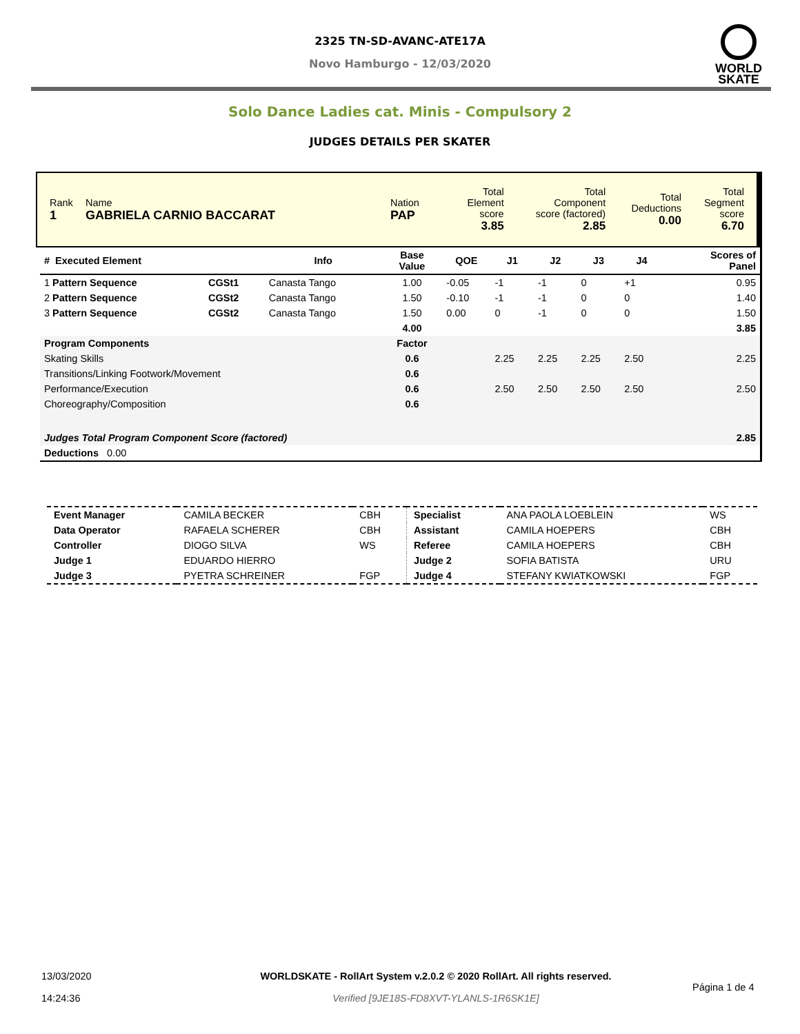2325 TN-SD-AVANC-ATE17A
Novo Hamburgo - 12/03/2020
WORLD
SKATE
Solo Dance Ladies cat. Minis - Compulsory 2
JUDGES DETAILS PER SKATER
| Rank 1 | Name GABRIELA CARNIO BACCARAT | Nation PAP | Total Element score 3.85 | Total Component score (factored) 2.85 | Total Deductions 0.00 | Total Segment score 6.70 |
| # Executed Element | | Info | Base Value | QOE | J1 | J2 | J3 | J4 | | Scores of Panel |
| --- | --- | --- | --- | --- | --- | --- | --- | --- | --- | --- |
| 1 Pattern Sequence | CGSt1 | Canasta Tango | 1.00 | -0.05 | -1 | -1 | 0 | +1 | | 0.95 |
| 2 Pattern Sequence | CGSt2 | Canasta Tango | 1.50 | -0.10 | -1 | -1 | 0 | 0 | | 1.40 |
| 3 Pattern Sequence | CGSt2 | Canasta Tango | 1.50 | 0.00 | 0 | -1 | 0 | 0 | | 1.50 |
| | | | 4.00 | | | | | | | 3.85 |
| Program Components | | | Factor | | | | | | | |
| Skating Skills | | | 0.6 | | 2.25 | 2.25 | 2.25 | 2.50 | | 2.25 |
| Transitions/Linking Footwork/Movement | | | 0.6 | | | | | | | |
| Performance/Execution | | | 0.6 | | 2.50 | 2.50 | 2.50 | 2.50 | | 2.50 |
| Choreography/Composition | | | 0.6 | | | | | | | |
| Judges Total Program Component Score (factored) | | | | | | | | | | 2.85 |
| Deductions 0.00 | | | | | | | | | | |
| Event Manager | CAMILA BECKER | CBH | Specialist | ANA PAOLA LOEBLEIN | WS |
| Data Operator | RAFAELA SCHERER | CBH | Assistant | CAMILA HOEPERS | CBH |
| Controller | DIOGO SILVA | WS | Referee | CAMILA HOEPERS | CBH |
| Judge 1 | EDUARDO HIERRO | | Judge 2 | SOFIA BATISTA | URU |
| Judge 3 | PYETRA SCHREINER | FGP | Judge 4 | STEFANY KWIATKOWSKI | FGP |
| 13/03/2020 14:24:36 | WORLDSKATE - RollArt System v.2.0.2 © 2020 RollArt. All rights reserved. Verified [9JE18S-FD8XVT-YLANLS-1R6SK1E] | Página 1 de 4 |